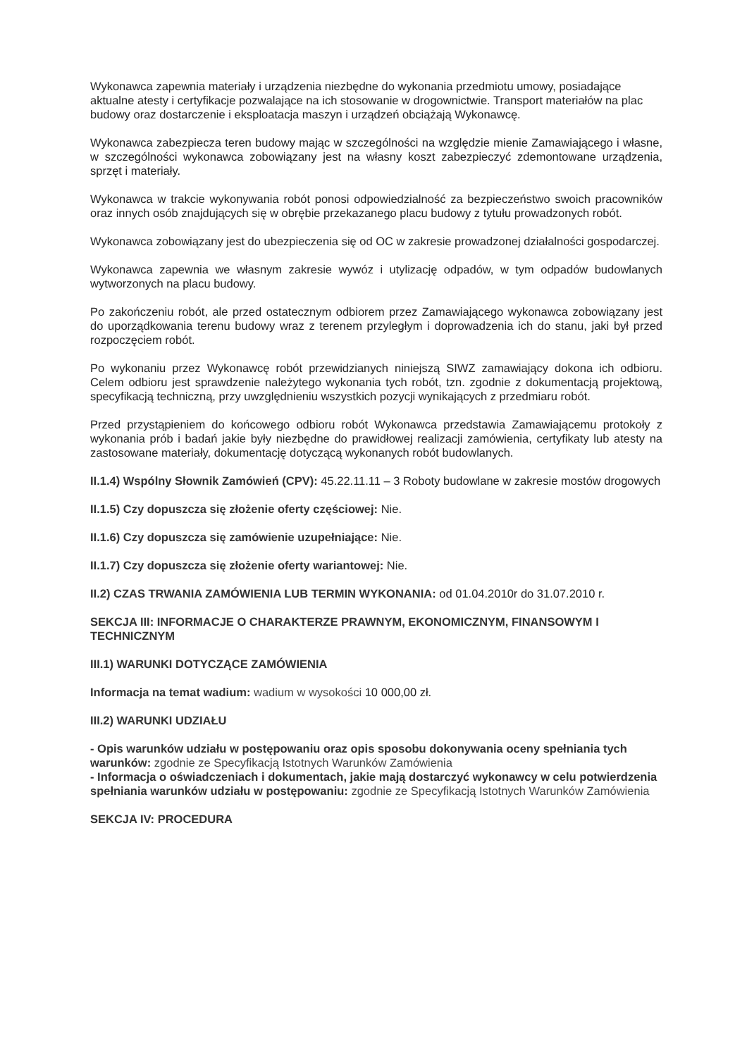Wykonawca zapewnia materiały i urządzenia niezbędne do wykonania przedmiotu umowy, posiadające aktualne atesty i certyfikacje pozwalające na ich stosowanie w drogownictwie. Transport materiałów na plac budowy oraz dostarczenie i eksploatacja maszyn i urządzeń obciążają Wykonawcę.
Wykonawca zabezpiecza teren budowy mając w szczególności na względzie mienie Zamawiającego i własne, w szczególności wykonawca zobowiązany jest na własny koszt zabezpieczyć zdemontowane urządzenia, sprzęt i materiały.
Wykonawca w trakcie wykonywania robót ponosi odpowiedzialność za bezpieczeństwo swoich pracowników oraz innych osób znajdujących się w obrębie przekazanego placu budowy z tytułu prowadzonych robót.
Wykonawca zobowiązany jest do ubezpieczenia się od OC w zakresie prowadzonej działalności gospodarczej.
Wykonawca zapewnia we własnym zakresie wywóz i utylizację odpadów, w tym odpadów budowlanych wytworzonych na placu budowy.
Po zakończeniu robót, ale przed ostatecznym odbiorem przez Zamawiającego wykonawca zobowiązany jest do uporządkowania terenu budowy wraz z terenem przyległym i doprowadzenia ich do stanu, jaki był przed rozpoczęciem robót.
Po wykonaniu przez Wykonawcę robót przewidzianych niniejszą SIWZ zamawiający dokona ich odbioru. Celem odbioru jest sprawdzenie należytego wykonania tych robót, tzn. zgodnie z dokumentacją projektową, specyfikacją techniczną, przy uwzględnieniu wszystkich pozycji wynikających z przedmiaru robót.
Przed przystąpieniem do końcowego odbioru robót Wykonawca przedstawia Zamawiającemu protokoły z wykonania prób i badań jakie były niezbędne do prawidłowej realizacji zamówienia, certyfikaty lub atesty na zastosowane materiały, dokumentację dotyczącą wykonanych robót budowlanych.
II.1.4) Wspólny Słownik Zamówień (CPV): 45.22.11.11 – 3 Roboty budowlane w zakresie mostów drogowych
II.1.5) Czy dopuszcza się złożenie oferty częściowej: Nie.
II.1.6) Czy dopuszcza się zamówienie uzupełniające: Nie.
II.1.7) Czy dopuszcza się złożenie oferty wariantowej: Nie.
II.2) CZAS TRWANIA ZAMÓWIENIA LUB TERMIN WYKONANIA: od 01.04.2010r do 31.07.2010 r.
SEKCJA III: INFORMACJE O CHARAKTERZE PRAWNYM, EKONOMICZNYM, FINANSOWYM I TECHNICZNYM
III.1) WARUNKI DOTYCZĄCE ZAMÓWIENIA
Informacja na temat wadium: wadium w wysokości 10 000,00 zł.
III.2) WARUNKI UDZIAŁU
- Opis warunków udziału w postępowaniu oraz opis sposobu dokonywania oceny spełniania tych warunków: zgodnie ze Specyfikacją Istotnych Warunków Zamówienia
- Informacja o oświadczeniach i dokumentach, jakie mają dostarczyć wykonawcy w celu potwierdzenia spełniania warunków udziału w postępowaniu: zgodnie ze Specyfikacją Istotnych Warunków Zamówienia
SEKCJA IV: PROCEDURA